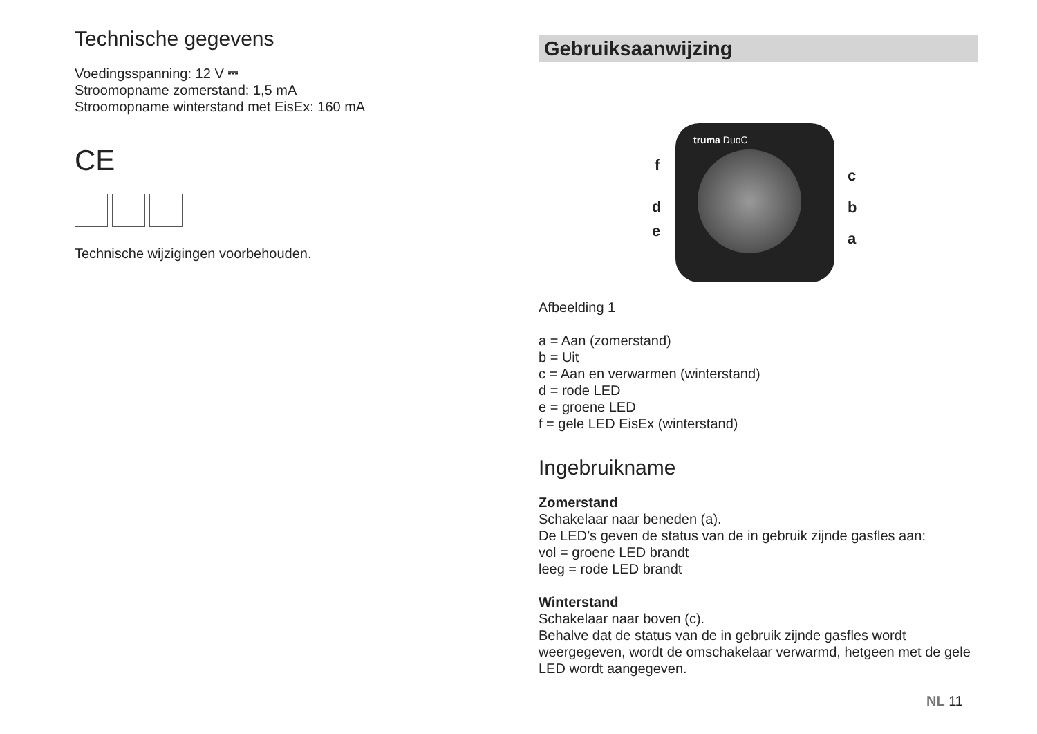Technische gegevens
Voedingsspanning: 12 V ⎓
Stroomopname zomerstand: 1,5 mA
Stroomopname winterstand met EisEx: 160 mA
CE
Technische wijzigingen voorbehouden.
Gebruiksaanwijzing
truma DuoC
f
d
e
c
b
a
Afbeelding 1
a = Aan (zomerstand)
b = Uit
c = Aan en verwarmen (winterstand)
d = rode LED
e = groene LED
f = gele LED EisEx (winterstand)
Ingebruikname
Zomerstand
Schakelaar naar beneden (a).
De LED’s geven de status van de in gebruik zijnde gasfles aan:
vol = groene LED brandt
leeg = rode LED brandt
Winterstand
Schakelaar naar boven (c).
Behalve dat de status van de in gebruik zijnde gasfles wordt weergegeven, wordt de omschakelaar verwarmd, hetgeen met de gele LED wordt aangegeven.
NL 11